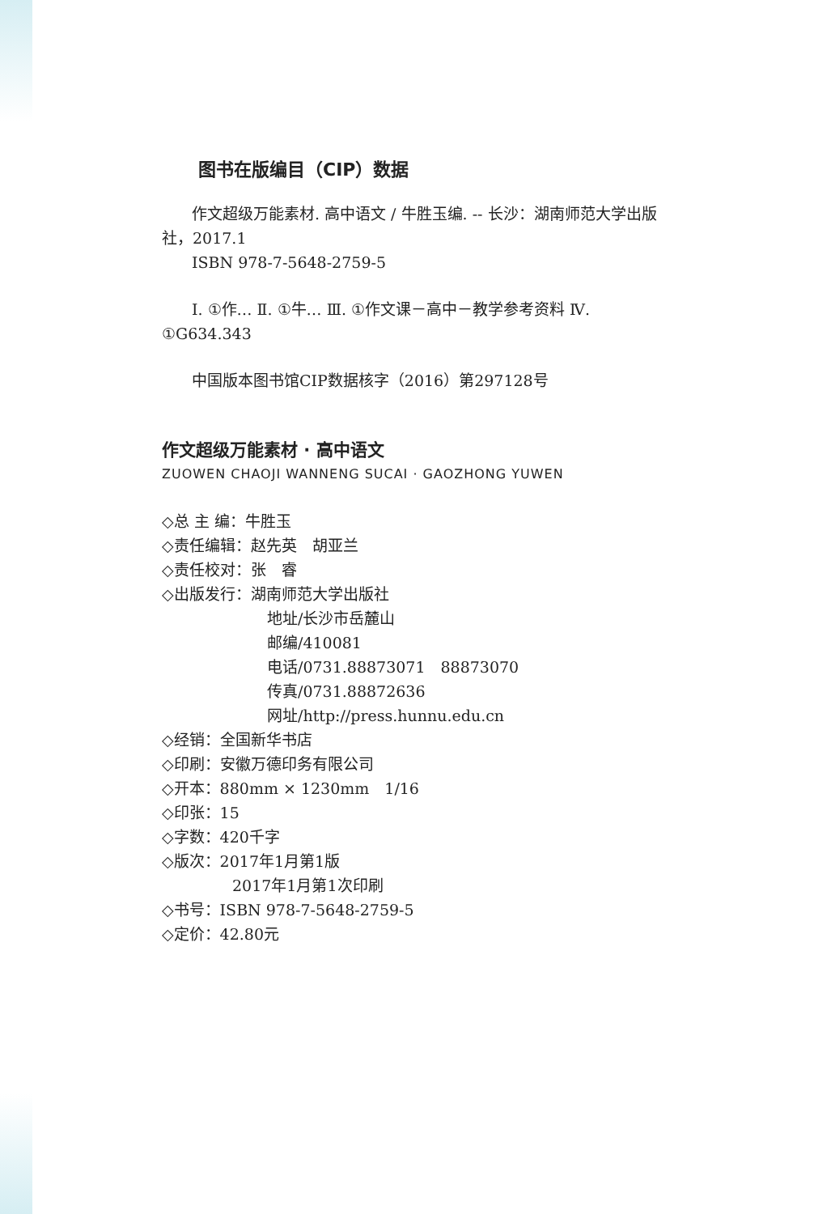图书在版编目（CIP）数据
作文超级万能素材. 高中语文 / 牛胜玉编. -- 长沙：湖南师范大学出版社，2017.1
ISBN 978-7-5648-2759-5
Ⅰ. ①作… Ⅱ. ①牛… Ⅲ. ①作文课－高中－教学参考资料 Ⅳ. ①G634.343
中国版本图书馆CIP数据核字（2016）第297128号
作文超级万能素材 · 高中语文
ZUOWEN CHAOJI WANNENG SUCAI · GAOZHONG YUWEN
◇总 主 编：牛胜玉
◇责任编辑：赵先英　胡亚兰
◇责任校对：张　睿
◇出版发行：湖南师范大学出版社
地址/长沙市岳麓山
邮编/410081
电话/0731.88873071　88873070
传真/0731.88872636
网址/http://press.hunnu.edu.cn
◇经销：全国新华书店
◇印刷：安徽万德印务有限公司
◇开本：880mm × 1230mm　1/16
◇印张：15
◇字数：420千字
◇版次：2017年1月第1版
2017年1月第1次印刷
◇书号：ISBN 978-7-5648-2759-5
◇定价：42.80元